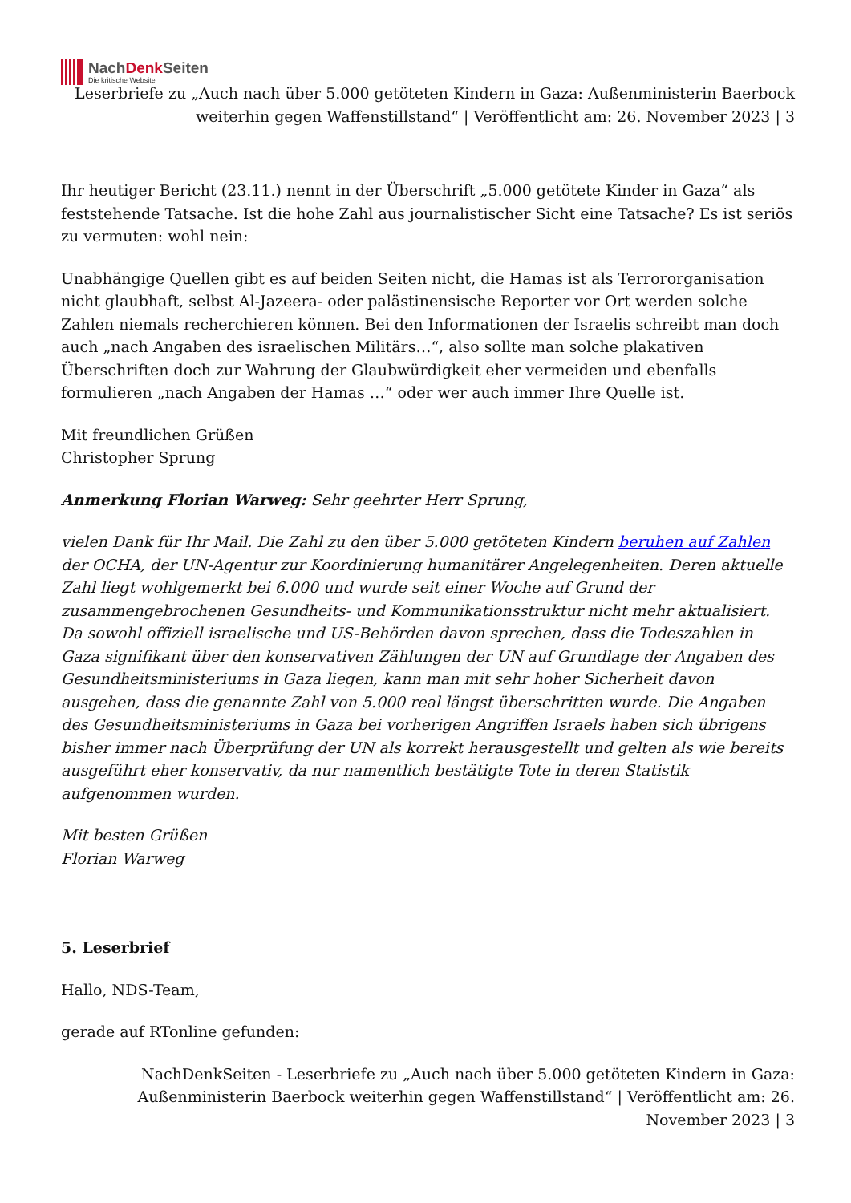NachDenk Seiten
Die kritische Website
Leserbriefe zu „Auch nach über 5.000 getöteten Kindern in Gaza: Außenministerin Baerbock weiterhin gegen Waffenstillstand“ | Veröffentlicht am: 26. November 2023 | 3
Ihr heutiger Bericht (23.11.) nennt in der Überschrift „5.000 getötete Kinder in Gaza“ als feststehende Tatsache. Ist die hohe Zahl aus journalistischer Sicht eine Tatsache? Es ist seriös zu vermuten: wohl nein:
Unabhängige Quellen gibt es auf beiden Seiten nicht, die Hamas ist als Terrororganisation nicht glaubhaft, selbst Al-Jazeera- oder palästinensische Reporter vor Ort werden solche Zahlen niemals recherchieren können. Bei den Informationen der Israelis schreibt man doch auch „nach Angaben des israelischen Militärs…“, also sollte man solche plakativen Überschriften doch zur Wahrung der Glaubwürdigkeit eher vermeiden und ebenfalls formulieren „nach Angaben der Hamas …“ oder wer auch immer Ihre Quelle ist.
Mit freundlichen Grüßen
Christopher Sprung
Anmerkung Florian Warweg: Sehr geehrter Herr Sprung,
vielen Dank für Ihr Mail. Die Zahl zu den über 5.000 getöteten Kindern beruhen auf Zahlen der OCHA, der UN-Agentur zur Koordinierung humanitärer Angelegenheiten. Deren aktuelle Zahl liegt wohlgemerkt bei 6.000 und wurde seit einer Woche auf Grund der zusammengebrochenen Gesundheits- und Kommunikationsstruktur nicht mehr aktualisiert. Da sowohl offiziell israelische und US-Behörden davon sprechen, dass die Todeszahlen in Gaza signifikant über den konservativen Zählungen der UN auf Grundlage der Angaben des Gesundheitsministeriums in Gaza liegen, kann man mit sehr hoher Sicherheit davon ausgehen, dass die genannte Zahl von 5.000 real längst überschritten wurde. Die Angaben des Gesundheitsministeriums in Gaza bei vorherigen Angriffen Israels haben sich übrigens bisher immer nach Überprüfung der UN als korrekt herausgestellt und gelten als wie bereits ausgeführt eher konservativ, da nur namentlich bestätigte Tote in deren Statistik aufgenommen wurden.
Mit besten Grüßen
Florian Warweg
5. Leserbrief
Hallo, NDS-Team,
gerade auf RTonline gefunden:
NachDenkSeiten - Leserbriefe zu „Auch nach über 5.000 getöteten Kindern in Gaza: Außenministerin Baerbock weiterhin gegen Waffenstillstand“ | Veröffentlicht am: 26. November 2023 | 3